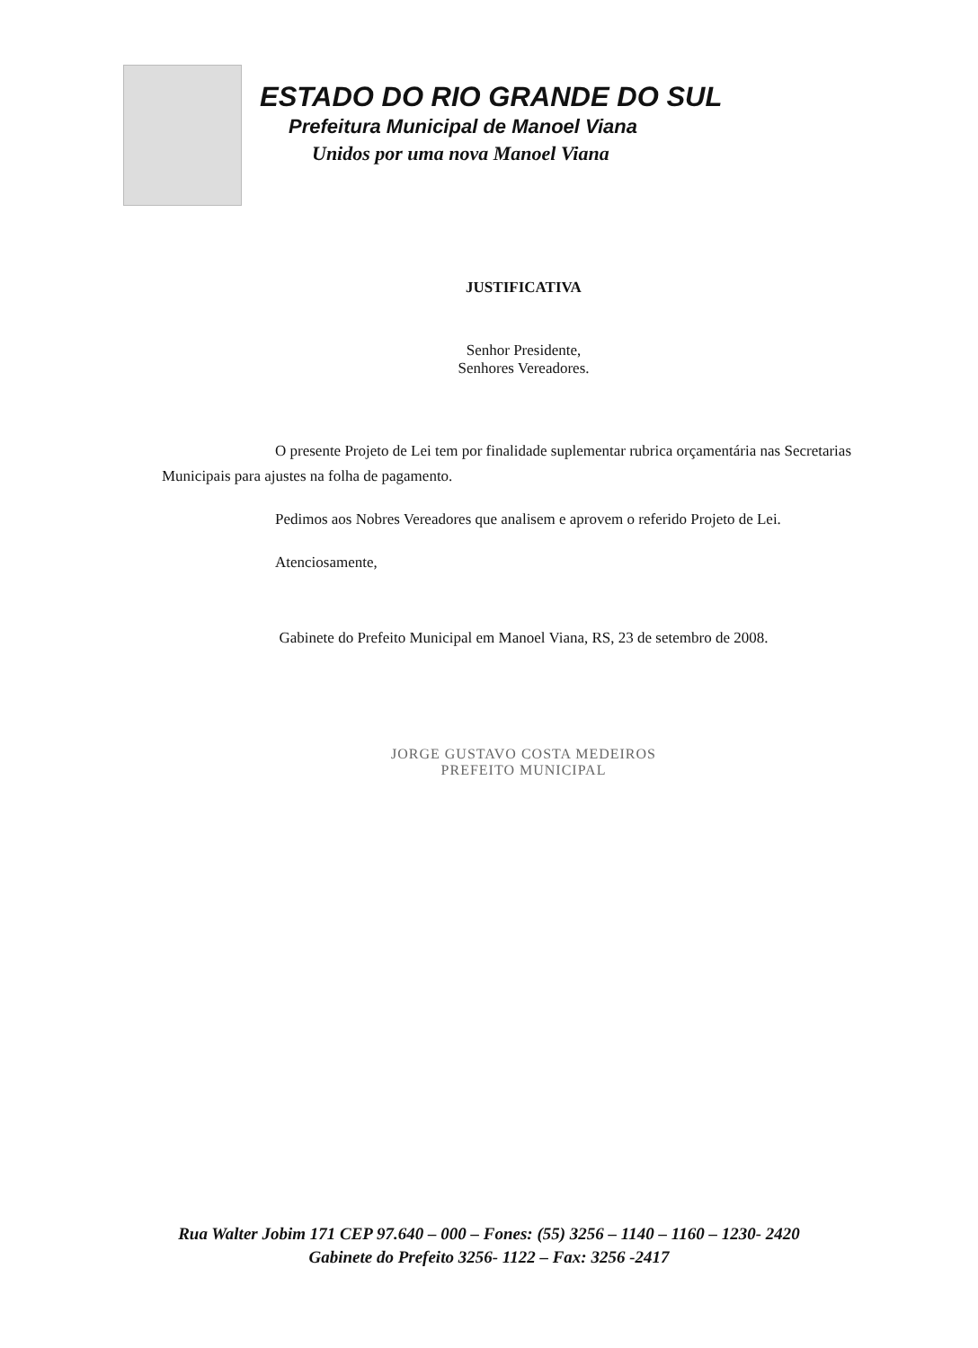ESTADO DO RIO GRANDE DO SUL
Prefeitura Municipal de Manoel Viana
Unidos por uma nova Manoel Viana
JUSTIFICATIVA
Senhor Presidente,
Senhores Vereadores.
O presente Projeto de Lei tem por finalidade suplementar rubrica orçamentária nas Secretarias Municipais para ajustes na folha de pagamento.
Pedimos aos Nobres Vereadores que analisem e aprovem o referido Projeto de Lei.
Atenciosamente,
Gabinete do Prefeito Municipal em Manoel Viana, RS, 23 de setembro de 2008.
JORGE GUSTAVO COSTA MEDEIROS
PREFEITO MUNICIPAL
Rua Walter Jobim 171 CEP 97.640 – 000 – Fones: (55) 3256 – 1140 – 1160 – 1230- 2420
Gabinete do Prefeito 3256- 1122 – Fax: 3256 -2417